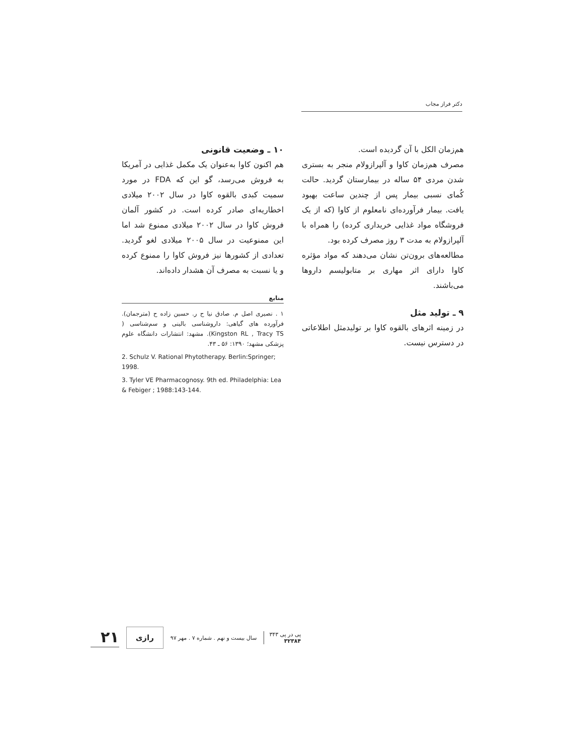دکتر فراز مجاب
هم‌زمان الکل با آن گردیده است.
مصرف هم‌زمان کاوا و آلپرازولام منجر به بستری شدن مردی ۵۴ ساله در بیمارستان گردید. حالت کُمای نسبی بیمار پس از چندین ساعت بهبود یافت. بیمار فرآورده‌ای نامعلوم از کاوا (که از یک فروشگاه مواد غذایی خریداری کرده) را همراه با آلپرازولام به مدت ۳ روز مصرف کرده بود.
مطالعه‌های برون‌تن نشان می‌دهند که مواد مؤثره کاوا دارای اثر مهاری بر متابولیسم داروها می‌باشند.
۹ ـ تولید مثل
در زمینه اثرهای بالقوه کاوا بر تولیدمثل اطلاعاتی در دسترس نیست.
۱۰ ـ وضعیت قانونی
هم اکنون کاوا به‌عنوان یک مکمل غذایی در آمریکا به فروش می‌رسد، گو این که FDA در مورد سمیت کبدی بالقوه کاوا در سال ۲۰۰۲ میلادی اخطاریه‌ای صادر کرده است. در کشور آلمان فروش کاوا در سال ۲۰۰۲ میلادی ممنوع شد اما این ممنوعیت در سال ۲۰۰۵ میلادی لغو گردید. تعدادی از کشورها نیز فروش کاوا را ممنوع کرده و یا نسبت به مصرف آن هشدار داده‌اند.
منابع
۱ . نصیری اصل م. صادق نیا ح ر. حسین زاده ح (مترجمان). فرآورده های گیاهی: داروشناسی بالینی و سم‌شناسی ( Kingston RL , Tracy TS). مشهد: انتشارات دانشگاه علوم پزشکی مشهد؛ ۱۳۹۰: ۵۶ ـ ۴۳.
2. Schulz V. Rational Phytotherapy. Berlin:Springer; 1998.
3. Tyler VE Pharmacognosy. 9th ed. Philadelphia: Lea & Febiger ; 1988:143-144.
۲۱ رازی سال بیست و نهم . شماره ۷ . مهر ۹۷ پی در پی ۳۴۳
۳۲۳۸۴